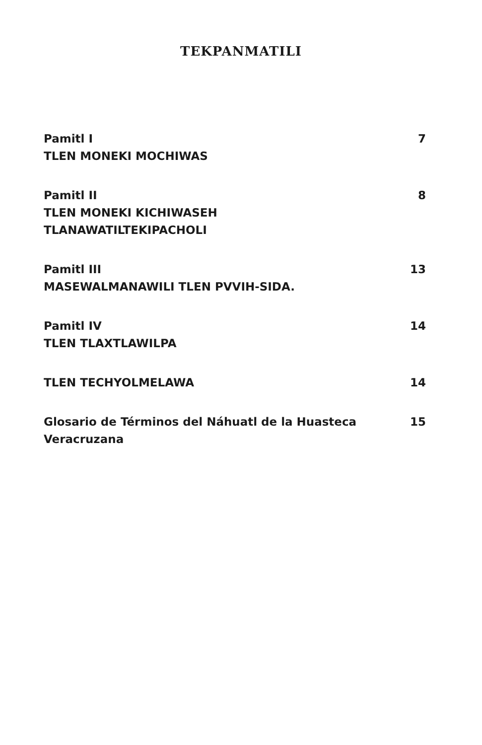TEKPANMATILI
Pamitl I
TLEN MONEKI MOCHIWAS
7
Pamitl II
TLEN MONEKI KICHIWASEH
TLANAWATILTEKIPACHOLI
8
Pamitl III
MASEWALMANAWILI TLEN PVVIH-SIDA.
13
Pamitl IV
TLEN TLAXTLAWILPA
14
TLEN TECHYOLMELAWA 14
Glosario de Términos del Náhuatl de la Huasteca
Veracruzana
15